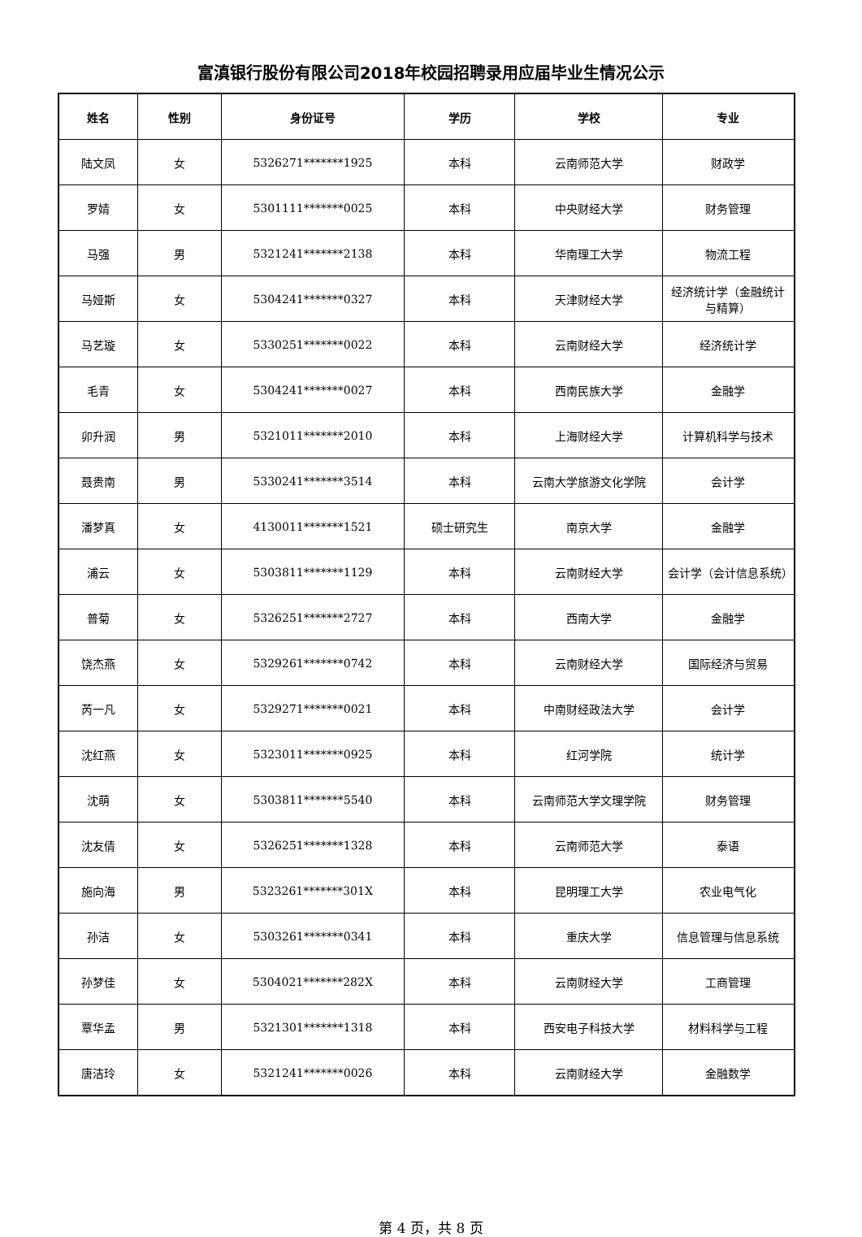富滇银行股份有限公司2018年校园招聘录用应届毕业生情况公示
| 姓名 | 性别 | 身份证号 | 学历 | 学校 | 专业 |
| --- | --- | --- | --- | --- | --- |
| 陆文凤 | 女 | 5326271*******1925 | 本科 | 云南师范大学 | 财政学 |
| 罗婧 | 女 | 5301111*******0025 | 本科 | 中央财经大学 | 财务管理 |
| 马强 | 男 | 5321241*******2138 | 本科 | 华南理工大学 | 物流工程 |
| 马娅斯 | 女 | 5304241*******0327 | 本科 | 天津财经大学 | 经济统计学（金融统计与精算） |
| 马艺璇 | 女 | 5330251*******0022 | 本科 | 云南财经大学 | 经济统计学 |
| 毛青 | 女 | 5304241*******0027 | 本科 | 西南民族大学 | 金融学 |
| 卯升润 | 男 | 5321011*******2010 | 本科 | 上海财经大学 | 计算机科学与技术 |
| 聂贵南 | 男 | 5330241*******3514 | 本科 | 云南大学旅游文化学院 | 会计学 |
| 潘梦真 | 女 | 4130011*******1521 | 硕士研究生 | 南京大学 | 金融学 |
| 浦云 | 女 | 5303811*******1129 | 本科 | 云南财经大学 | 会计学（会计信息系统） |
| 普菊 | 女 | 5326251*******2727 | 本科 | 西南大学 | 金融学 |
| 饶杰燕 | 女 | 5329261*******0742 | 本科 | 云南财经大学 | 国际经济与贸易 |
| 芮一凡 | 女 | 5329271*******0021 | 本科 | 中南财经政法大学 | 会计学 |
| 沈红燕 | 女 | 5323011*******0925 | 本科 | 红河学院 | 统计学 |
| 沈萌 | 女 | 5303811*******5540 | 本科 | 云南师范大学文理学院 | 财务管理 |
| 沈友倩 | 女 | 5326251*******1328 | 本科 | 云南师范大学 | 泰语 |
| 施向海 | 男 | 5323261*******301X | 本科 | 昆明理工大学 | 农业电气化 |
| 孙洁 | 女 | 5303261*******0341 | 本科 | 重庆大学 | 信息管理与信息系统 |
| 孙梦佳 | 女 | 5304021*******282X | 本科 | 云南财经大学 | 工商管理 |
| 覃华孟 | 男 | 5321301*******1318 | 本科 | 西安电子科技大学 | 材料科学与工程 |
| 唐洁玲 | 女 | 5321241*******0026 | 本科 | 云南财经大学 | 金融数学 |
第 4 页，共 8 页